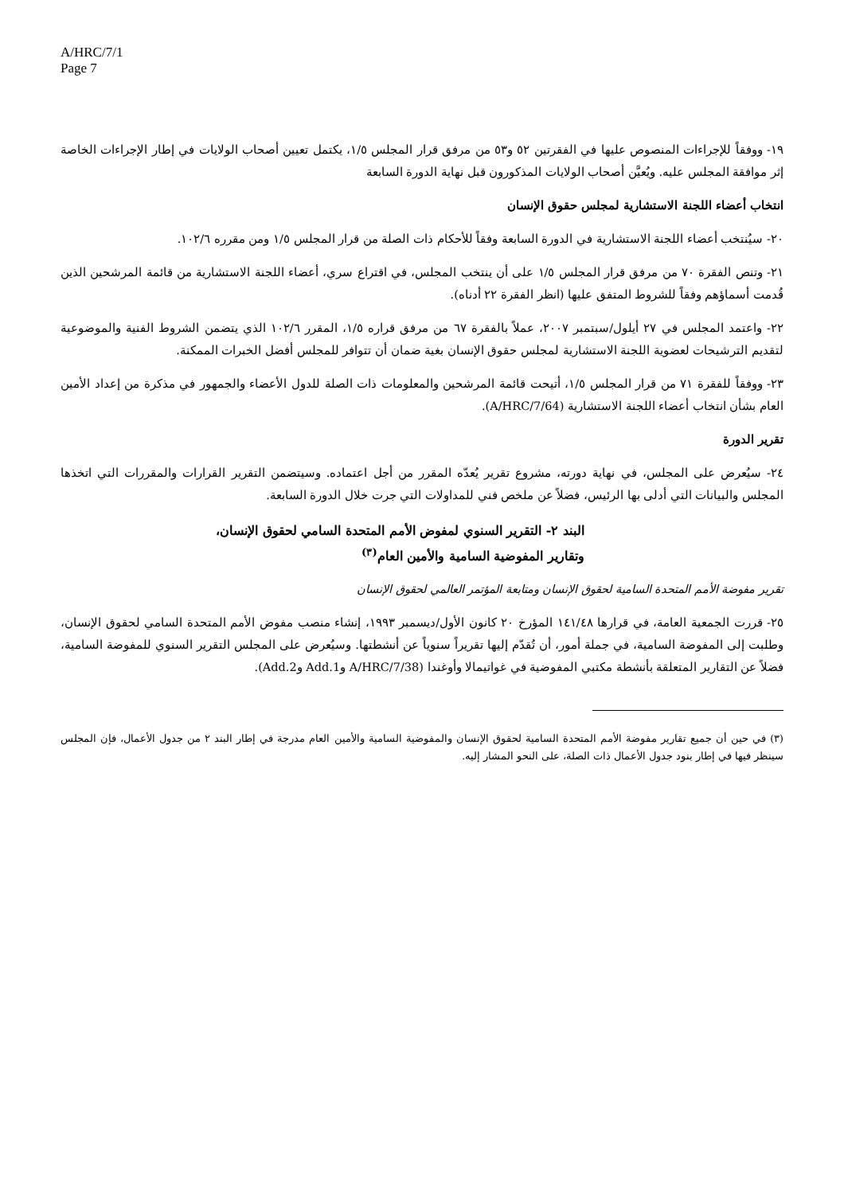A/HRC/7/1
Page 7
١٩- ووفقاً للإجراءات المنصوص عليها في الفقرتين ٥٢ و٥٣ من مرفق قرار المجلس ١/٥، يكتمل تعيين أصحاب الولايات في إطار الإجراءات الخاصة إثر موافقة المجلس عليه. ويُعيَّن أصحاب الولايات المذكورون قبل نهاية الدورة السابعة
انتخاب أعضاء اللجنة الاستشارية لمجلس حقوق الإنسان
٢٠- سيُنتخب أعضاء اللجنة الاستشارية في الدورة السابعة وفقاً للأحكام ذات الصلة من قرار المجلس ١/٥ ومن مقرره ١٠٢/٦.
٢١- وتنص الفقرة ٧٠ من مرفق قرار المجلس ١/٥ على أن ينتخب المجلس، في اقتراع سري، أعضاء اللجنة الاستشارية من قائمة المرشحين الذين قُدمت أسماؤهم وفقاً للشروط المتفق عليها (انظر الفقرة ٢٢ أدناه).
٢٢- واعتمد المجلس في ٢٧ أيلول/سبتمبر ٢٠٠٧، عملاً بالفقرة ٦٧ من مرفق قراره ١/٥، المقرر ١٠٢/٦ الذي يتضمن الشروط الفنية والموضوعية لتقديم الترشيحات لعضوية اللجنة الاستشارية لمجلس حقوق الإنسان بغية ضمان أن تتوافر للمجلس أفضل الخبرات الممكنة.
٢٣- ووفقاً للفقرة ٧١ من قرار المجلس ١/٥، أتيحت قائمة المرشحين والمعلومات ذات الصلة للدول الأعضاء والجمهور في مذكرة من إعداد الأمين العام بشأن انتخاب أعضاء اللجنة الاستشارية (A/HRC/7/64).
تقرير الدورة
٢٤- سيُعرض على المجلس، في نهاية دورته، مشروع تقرير يُعدّه المقرر من أجل اعتماده. وسيتضمن التقرير القرارات والمقررات التي اتخذها المجلس والبيانات التي أدلى بها الرئيس، فضلاً عن ملخص فني للمداولات التي جرت خلال الدورة السابعة.
البند ٢- التقرير السنوي لمفوض الأمم المتحدة السامي لحقوق الإنسان،
وتقارير المفوضية السامية والأمين العام<sup>(٣)</sup>
تقرير مفوضة الأمم المتحدة السامية لحقوق الإنسان ومتابعة المؤتمر العالمي لحقوق الإنسان
٢٥- قررت الجمعية العامة، في قرارها ١٤١/٤٨ المؤرخ ٢٠ كانون الأول/ديسمبر ١٩٩٣، إنشاء منصب مفوض الأمم المتحدة السامي لحقوق الإنسان، وطلبت إلى المفوضة السامية، في جملة أمور، أن تُقدّم إليها تقريراً سنوياً عن أنشطتها. وسيُعرض على المجلس التقرير السنوي للمفوضة السامية، فضلاً عن التقارير المتعلقة بأنشطة مكتبي المفوضية في غواتيمالا وأوغندا (A/HRC/7/38 وAdd.1 وAdd.2).
(٣) في حين أن جميع تقارير مفوضة الأمم المتحدة السامية لحقوق الإنسان والمفوضية السامية والأمين العام مدرجة في إطار البند ٢ من جدول الأعمال، فإن المجلس سينظر فيها في إطار بنود جدول الأعمال ذات الصلة، على النحو المشار إليه.